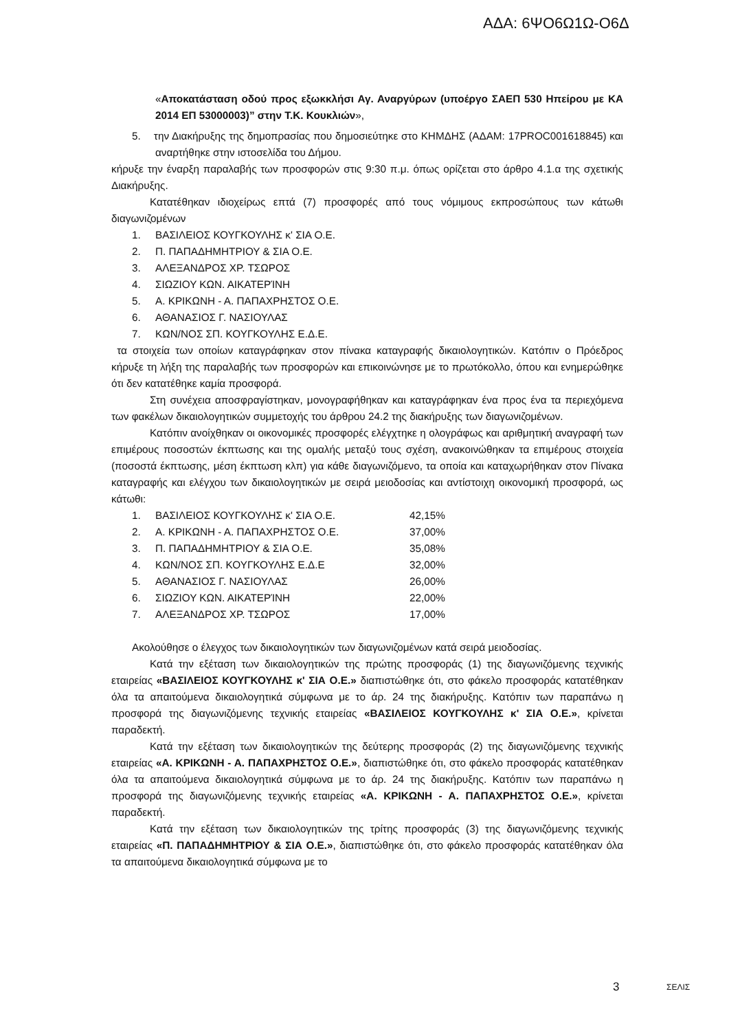ΑΔΑ: 6ΨΟ6Ω1Ω-Ο6Δ
«Αποκατάσταση οδού προς εξωκκλήσι Αγ. Αναργύρων (υποέργο ΣΑΕΠ 530 Ηπείρου με ΚΑ 2014 ΕΠ 53000003)” στην Τ.Κ. Κουκλιών»,
5. την Διακήρυξης της δημοπρασίας που δημοσιεύτηκε στο ΚΗΜΔΗΣ (ΑΔΑΜ: 17PROC001618845) και αναρτήθηκε στην ιστοσελίδα του Δήμου.
κήρυξε την έναρξη παραλαβής των προσφορών στις 9:30 π.μ. όπως ορίζεται στο άρθρο 4.1.α της σχετικής Διακήρυξης.
Κατατέθηκαν ιδιοχείρως επτά (7) προσφορές από τους νόμιμους εκπροσώπους των κάτωθι διαγωνιζομένων
1. ΒΑΣΙΛΕΙΟΣ ΚΟΥΓΚΟΥΛΗΣ κ' ΣΙΑ Ο.Ε.
2. Π. ΠΑΠΑΔΗΜΗΤΡΙΟΥ & ΣΙΑ Ο.Ε.
3. ΑΛΕΞΑΝΔΡΟΣ ΧΡ. ΤΣΩΡΟΣ
4. ΣΙΩΖΙΟΥ ΚΩΝ. ΑΙΚΑΤΕΡΊΝΗ
5. Α. ΚΡΙΚΩΝΗ - Α. ΠΑΠΑΧΡΗΣΤΟΣ Ο.Ε.
6. ΑΘΑΝΑΣΙΟΣ Γ. ΝΑΣΙΟΥΛΑΣ
7. ΚΩΝ/ΝΟΣ ΣΠ. ΚΟΥΓΚΟΥΛΗΣ Ε.Δ.Ε.
τα στοιχεία των οποίων καταγράφηκαν στον πίνακα καταγραφής δικαιολογητικών. Κατόπιν ο Πρόεδρος κήρυξε τη λήξη της παραλαβής των προσφορών και επικοινώνησε με το πρωτόκολλο, όπου και ενημερώθηκε ότι δεν κατατέθηκε καμία προσφορά.
Στη συνέχεια αποσφραγίστηκαν, μονογραφήθηκαν και καταγράφηκαν ένα προς ένα τα περιεχόμενα των φακέλων δικαιολογητικών συμμετοχής του άρθρου 24.2 της διακήρυξης των διαγωνιζομένων.
Κατόπιν ανοίχθηκαν οι οικονομικές προσφορές ελέγχτηκε η ολογράφως και αριθμητική αναγραφή των επιμέρους ποσοστών έκπτωσης και της ομαλής μεταξύ τους σχέση, ανακοινώθηκαν τα επιμέρους στοιχεία (ποσοστά έκπτωσης, μέση έκπτωση κλπ) για κάθε διαγωνιζόμενο, τα οποία και καταχωρήθηκαν στον Πίνακα καταγραφής και ελέγχου των δικαιολογητικών με σειρά μειοδοσίας και αντίστοιχη οικονομική προσφορά, ως κάτωθι:
1. ΒΑΣΙΛΕΙΟΣ ΚΟΥΓΚΟΥΛΗΣ κ' ΣΙΑ Ο.Ε. 42,15%
2. Α. ΚΡΙΚΩΝΗ - Α. ΠΑΠΑΧΡΗΣΤΟΣ Ο.Ε. 37,00%
3. Π. ΠΑΠΑΔΗΜΗΤΡΙΟΥ & ΣΙΑ Ο.Ε. 35,08%
4. ΚΩΝ/ΝΟΣ ΣΠ. ΚΟΥΓΚΟΥΛΗΣ Ε.Δ.Ε 32,00%
5. ΑΘΑΝΑΣΙΟΣ Γ. ΝΑΣΙΟΥΛΑΣ 26,00%
6. ΣΙΩΖΙΟΥ ΚΩΝ. ΑΙΚΑΤΕΡΊΝΗ 22,00%
7. ΑΛΕΞΑΝΔΡΟΣ ΧΡ. ΤΣΩΡΟΣ 17,00%
Ακολούθησε ο έλεγχος των δικαιολογητικών των διαγωνιζομένων κατά σειρά μειοδοσίας.
Κατά την εξέταση των δικαιολογητικών της πρώτης προσφοράς (1) της διαγωνιζόμενης τεχνικής εταιρείας «ΒΑΣΙΛΕΙΟΣ ΚΟΥΓΚΟΥΛΗΣ κ' ΣΙΑ Ο.Ε.» διαπιστώθηκε ότι, στο φάκελο προσφοράς κατατέθηκαν όλα τα απαιτούμενα δικαιολογητικά σύμφωνα με το άρ. 24 της διακήρυξης. Κατόπιν των παραπάνω η προσφορά της διαγωνιζόμενης τεχνικής εταιρείας «ΒΑΣΙΛΕΙΟΣ ΚΟΥΓΚΟΥΛΗΣ κ' ΣΙΑ Ο.Ε.», κρίνεται παραδεκτή.
Κατά την εξέταση των δικαιολογητικών της δεύτερης προσφοράς (2) της διαγωνιζόμενης τεχνικής εταιρείας «Α. ΚΡΙΚΩΝΗ - Α. ΠΑΠΑΧΡΗΣΤΟΣ Ο.Ε.», διαπιστώθηκε ότι, στο φάκελο προσφοράς κατατέθηκαν όλα τα απαιτούμενα δικαιολογητικά σύμφωνα με το άρ. 24 της διακήρυξης. Κατόπιν των παραπάνω η προσφορά της διαγωνιζόμενης τεχνικής εταιρείας «Α. ΚΡΙΚΩΝΗ - Α. ΠΑΠΑΧΡΗΣΤΟΣ Ο.Ε.», κρίνεται παραδεκτή.
Κατά την εξέταση των δικαιολογητικών της τρίτης προσφοράς (3) της διαγωνιζόμενης τεχνικής εταιρείας «Π. ΠΑΠΑΔΗΜΗΤΡΙΟΥ & ΣΙΑ Ο.Ε.», διαπιστώθηκε ότι, στο φάκελο προσφοράς κατατέθηκαν όλα τα απαιτούμενα δικαιολογητικά σύμφωνα με το
3 ΣΕΛΙΣ